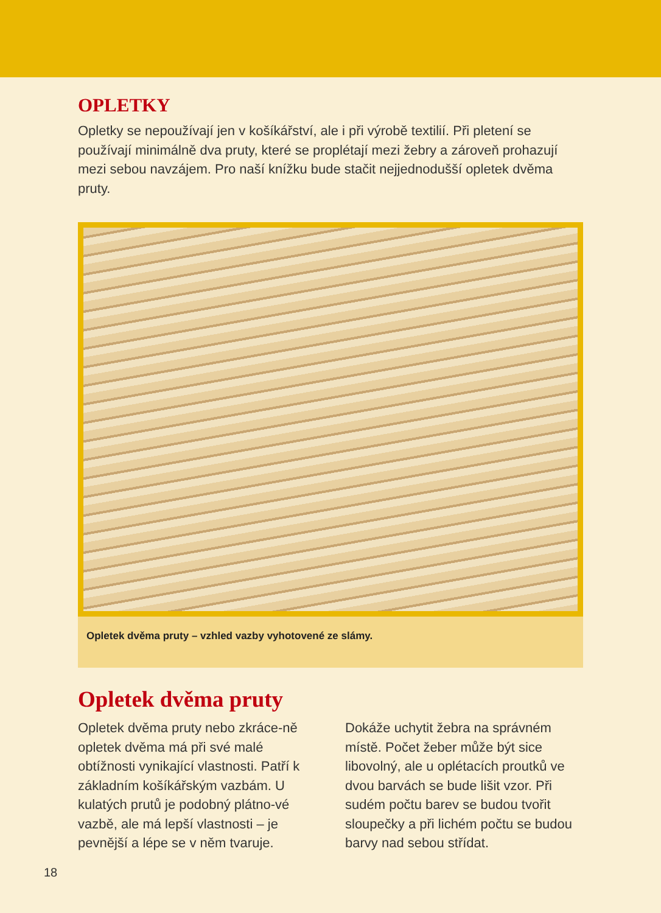OPLETKY
Opletky se nepoužívají jen v košíkářství, ale i při výrobě textilií. Při pletení se používají minimálně dva pruty, které se proplétají mezi žebry a zároveň prohazují mezi sebou navzájem. Pro naší knížku bude stačit nejjednodušší opletek dvěma pruty.
Opletek dvěma pruty – vzhled vazby vyhotovené ze slámy.
Opletek dvěma pruty
Opletek dvěma pruty nebo zkráce-ně opletek dvěma má při své malé obtížnosti vynikající vlastnosti. Patří k základním košíkářským vazbám. U kulatých prutů je podobný plátno-vé vazbě, ale má lepší vlastnosti – je pevnější a lépe se v něm tvaruje.
Dokáže uchytit žebra na správném místě. Počet žeber může být sice libovolný, ale u oplétacích proutků ve dvou barvách se bude lišit vzor. Při sudém počtu barev se budou tvořit sloupečky a při lichém počtu se budou barvy nad sebou střídat.
18